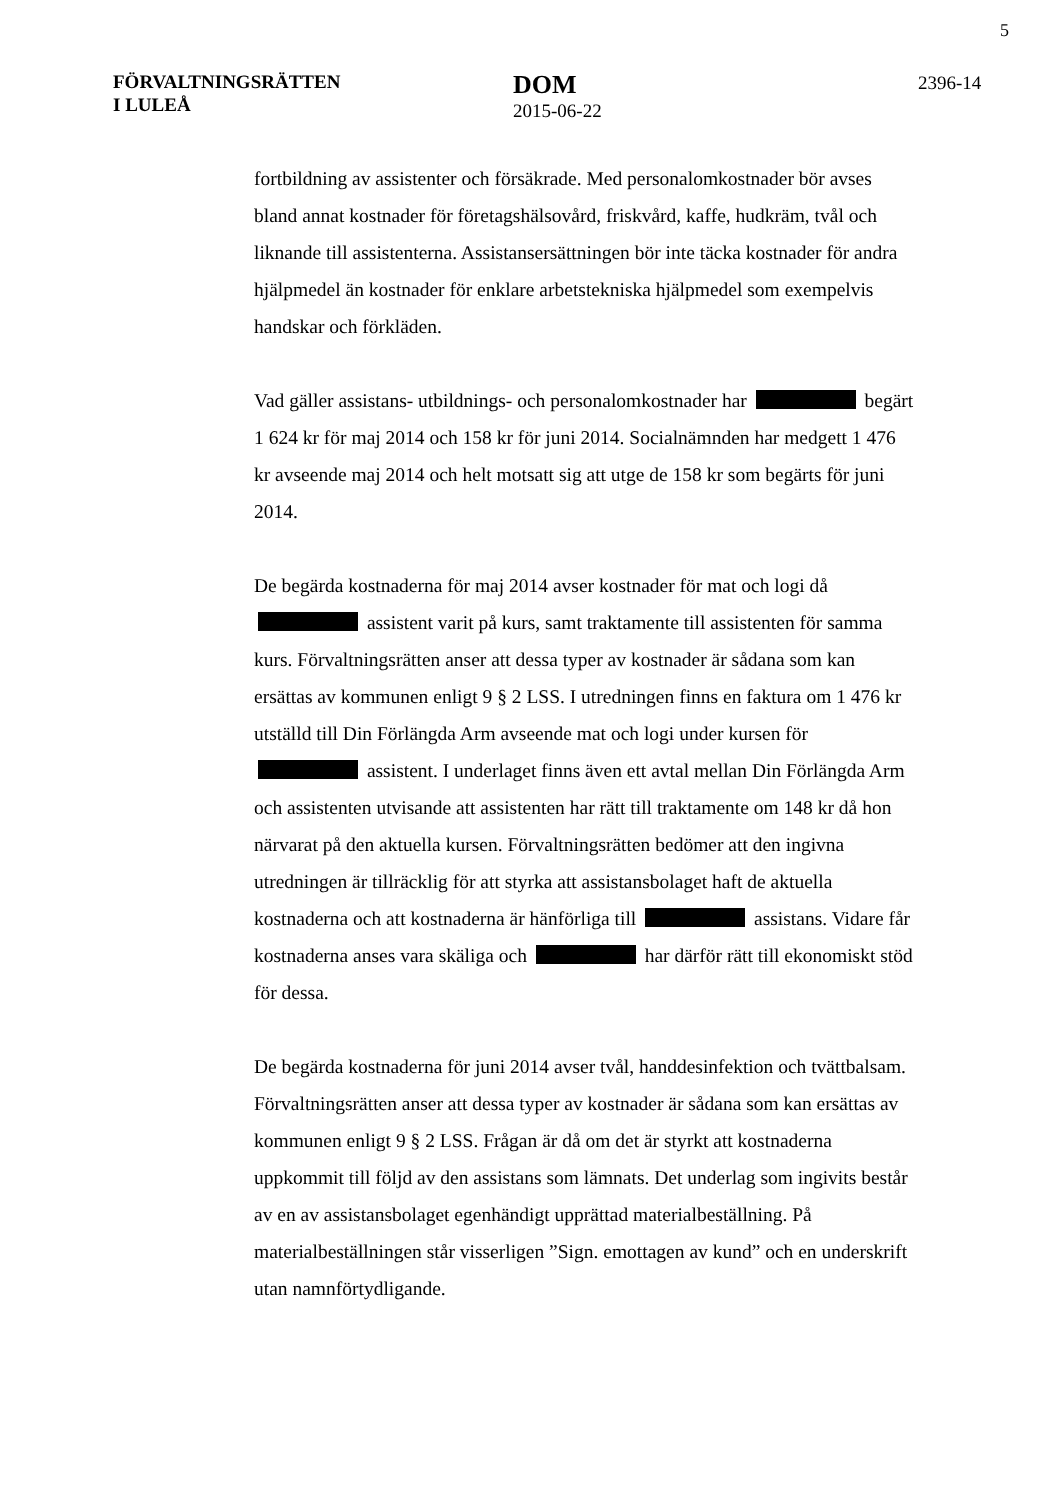5
FÖRVALTNINGSRÄTTEN
I LULEÅ
DOM
2015-06-22
2396-14
fortbildning av assistenter och försäkrade. Med personalomkostnader bör avses bland annat kostnader för företagshälsovård, friskvård, kaffe, hudkräm, tvål och liknande till assistenterna. Assistansersättningen bör inte täcka kostnader för andra hjälpmedel än kostnader för enklare arbetstekniska hjälpmedel som exempelvis handskar och förkläden.
Vad gäller assistans- utbildnings- och personalomkostnader har begärt 1 624 kr för maj 2014 och 158 kr för juni 2014. Socialnämnden har medgett 1 476 kr avseende maj 2014 och helt motsatt sig att utge de 158 kr som begärts för juni 2014.
De begärda kostnaderna för maj 2014 avser kostnader för mat och logi då assistent varit på kurs, samt traktamente till assistenten för samma kurs. Förvaltningsrätten anser att dessa typer av kostnader är sådana som kan ersättas av kommunen enligt 9 § 2 LSS. I utredningen finns en faktura om 1 476 kr utställd till Din Förlängda Arm avseende mat och logi under kursen för assistent. I underlaget finns även ett avtal mellan Din Förlängda Arm och assistenten utvisande att assistenten har rätt till traktamente om 148 kr då hon närvarat på den aktuella kursen. Förvaltningsrätten bedömer att den ingivna utredningen är tillräcklig för att styrka att assistansbolaget haft de aktuella kostnaderna och att kostnaderna är hänförliga till assistans. Vidare får kostnaderna anses vara skäliga och har därför rätt till ekonomiskt stöd för dessa.
De begärda kostnaderna för juni 2014 avser tvål, handdesinfektion och tvättbalsam. Förvaltningsrätten anser att dessa typer av kostnader är sådana som kan ersättas av kommunen enligt 9 § 2 LSS. Frågan är då om det är styrkt att kostnaderna uppkommit till följd av den assistans som lämnats. Det underlag som ingivits består av en av assistansbolaget egenhändigt upprättad materialbeställning. På materialbeställningen står visserligen ”Sign. emottagen av kund” och en underskrift utan namnförtydligande.